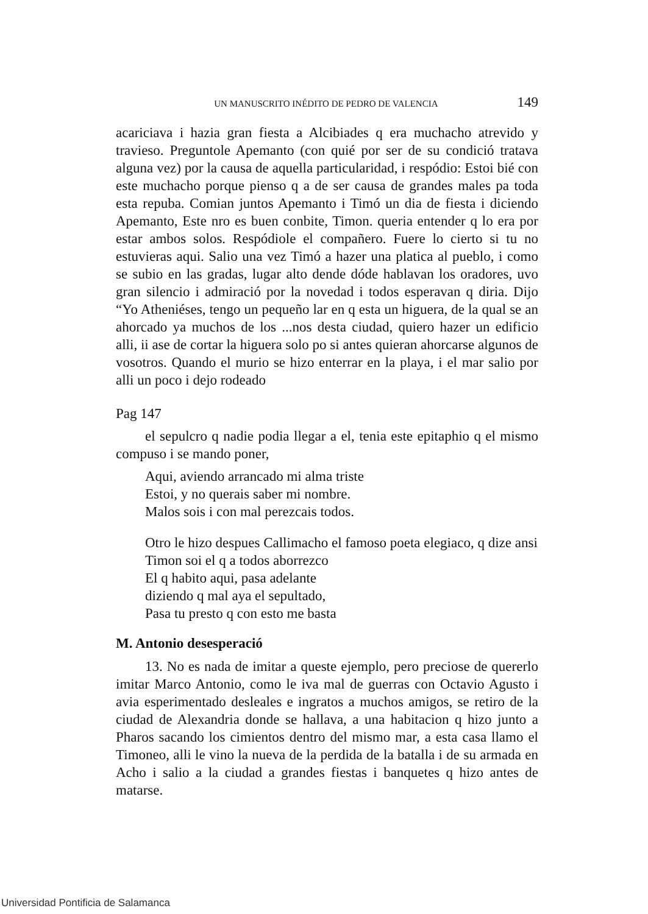UN MANUSCRITO INÉDITO DE PEDRO DE VALENCIA 149
acariciava i hazia gran fiesta a Alcibiades q era muchacho atrevido y travieso. Preguntole Apemanto (con quié por ser de su condició tratava alguna vez) por la causa de aquella particularidad, i respódio: Estoi bié con este muchacho porque pienso q a de ser causa de grandes males pa toda esta repuba. Comian juntos Apemanto i Timó un dia de fiesta i diciendo Apemanto, Este nro es buen conbite, Timon. queria entender q lo era por estar ambos solos. Respódiole el compañero. Fuere lo cierto si tu no estuvieras aqui. Salio una vez Timó a hazer una platica al pueblo, i como se subio en las gradas, lugar alto dende dóde hablavan los oradores, uvo gran silencio i admiració por la novedad i todos esperavan q diria. Dijo “Yo Atheniéses, tengo un pequeño lar en q esta un higuera, de la qual se an ahorcado ya muchos de los ...nos desta ciudad, quiero hazer un edificio alli, ii ase de cortar la higuera solo po si antes quieran ahorcarse algunos de vosotros. Quando el murio se hizo enterrar en la playa, i el mar salio por alli un poco i dejo rodeado
Pag 147
el sepulcro q nadie podia llegar a el, tenia este epitaphio q el mismo compuso i se mando poner,
Aqui, aviendo arrancado mi alma triste
Estoi, y no querais saber mi nombre.
Malos sois i con mal perezcais todos.
Otro le hizo despues Callimacho el famoso poeta elegiaco, q dize ansi
Timon soi el q a todos aborrezco
El q habito aqui, pasa adelante
diziendo q mal aya el sepultado,
Pasa tu presto q con esto me basta
M. Antonio desesperació
13. No es nada de imitar a queste ejemplo, pero preciose de quererlo imitar Marco Antonio, como le iva mal de guerras con Octavio Agusto i avia esperimentado desleales e ingratos a muchos amigos, se retiro de la ciudad de Alexandria donde se hallava, a una habitacion q hizo junto a Pharos sacando los cimientos dentro del mismo mar, a esta casa llamo el Timoneo, alli le vino la nueva de la perdida de la batalla i de su armada en Acho i salio a la ciudad a grandes fiestas i banquetes q hizo antes de matarse.
Universidad Pontificia de Salamanca